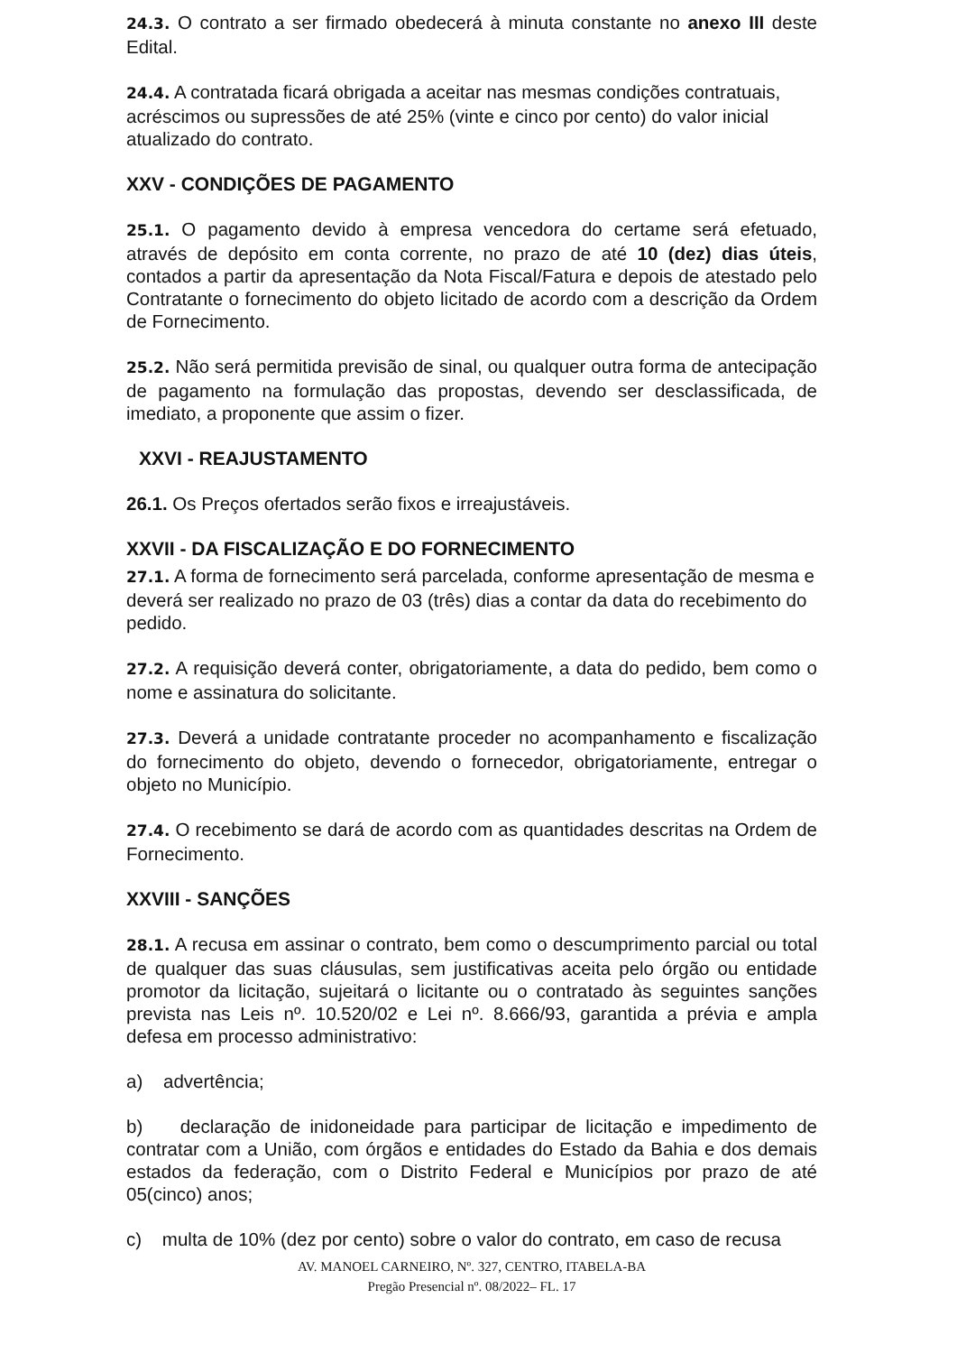24.3. O contrato a ser firmado obedecerá à minuta constante no anexo III deste Edital.
24.4. A contratada ficará obrigada a aceitar nas mesmas condições contratuais, acréscimos ou supressões de até 25% (vinte e cinco por cento) do valor inicial atualizado do contrato.
XXV - CONDIÇÕES DE PAGAMENTO
25.1. O pagamento devido à empresa vencedora do certame será efetuado, através de depósito em conta corrente, no prazo de até 10 (dez) dias úteis, contados a partir da apresentação da Nota Fiscal/Fatura e depois de atestado pelo Contratante o fornecimento do objeto licitado de acordo com a descrição da Ordem de Fornecimento.
25.2. Não será permitida previsão de sinal, ou qualquer outra forma de antecipação de pagamento na formulação das propostas, devendo ser desclassificada, de imediato, a proponente que assim o fizer.
XXVI - REAJUSTAMENTO
26.1. Os Preços ofertados serão fixos e irreajustáveis.
XXVII - DA FISCALIZAÇÃO E DO FORNECIMENTO
27.1. A forma de fornecimento será parcelada, conforme apresentação de mesma e deverá ser realizado no prazo de 03 (três) dias a contar da data do recebimento do pedido.
27.2. A requisição deverá conter, obrigatoriamente, a data do pedido, bem como o nome e assinatura do solicitante.
27.3. Deverá a unidade contratante proceder no acompanhamento e fiscalização do fornecimento do objeto, devendo o fornecedor, obrigatoriamente, entregar o objeto no Município.
27.4. O recebimento se dará de acordo com as quantidades descritas na Ordem de Fornecimento.
XXVIII - SANÇÕES
28.1. A recusa em assinar o contrato, bem como o descumprimento parcial ou total de qualquer das suas cláusulas, sem justificativas aceita pelo órgão ou entidade promotor da licitação, sujeitará o licitante ou o contratado às seguintes sanções prevista nas Leis nº. 10.520/02 e Lei nº. 8.666/93, garantida a prévia e ampla defesa em processo administrativo:
a) advertência;
b) declaração de inidoneidade para participar de licitação e impedimento de contratar com a União, com órgãos e entidades do Estado da Bahia e dos demais estados da federação, com o Distrito Federal e Municípios por prazo de até 05(cinco) anos;
c) multa de 10% (dez por cento) sobre o valor do contrato, em caso de recusa
AV. MANOEL CARNEIRO, Nº. 327, CENTRO, ITABELA-BA
Pregão Presencial nº. 08/2022– FL. 17